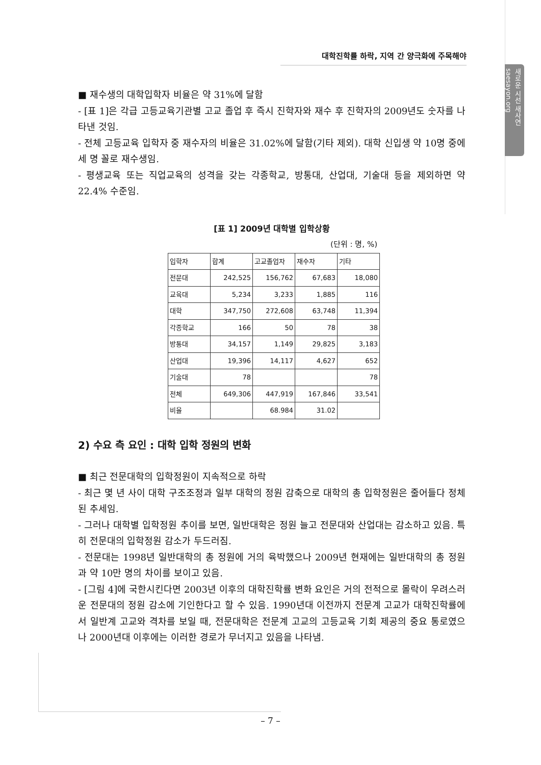대학진학률 하락, 지역 간 양극화에 주목해야
새로운 시선 새사연 saesayon.org
■ 재수생의 대학입학자 비율은 약 31%에 달함
- [표 1]은 각급 고등교육기관별 고교 졸업 후 즉시 진학자와 재수 후 진학자의 2009년도 숫자를 나타낸 것임.
- 전체 고등교육 입학자 중 재수자의 비율은 31.02%에 달함(기타 제외). 대학 신입생 약 10명 중에 세 명 꼴로 재수생임.
- 평생교육 또는 직업교육의 성격을 갖는 각종학교, 방통대, 산업대, 기술대 등을 제외하면 약 22.4% 수준임.
[표 1] 2009년 대학별 입학상황
(단위 : 명, %)
| 입학자 | 합계 | 고교졸업자 | 재수자 | 기타 |
| --- | --- | --- | --- | --- |
| 전문대 | 242,525 | 156,762 | 67,683 | 18,080 |
| 교육대 | 5,234 | 3,233 | 1,885 | 116 |
| 대학 | 347,750 | 272,608 | 63,748 | 11,394 |
| 각종학교 | 166 | 50 | 78 | 38 |
| 방통대 | 34,157 | 1,149 | 29,825 | 3,183 |
| 산업대 | 19,396 | 14,117 | 4,627 | 652 |
| 기술대 | 78 | | | 78 |
| 전체 | 649,306 | 447,919 | 167,846 | 33,541 |
| 비율 | | 68.984 | 31.02 | |
2) 수요 측 요인 : 대학 입학 정원의 변화
■ 최근 전문대학의 입학정원이 지속적으로 하락
- 최근 몇 년 사이 대학 구조조정과 일부 대학의 정원 감축으로 대학의 총 입학정원은 줄어들다 정체된 추세임.
- 그러나 대학별 입학정원 추이를 보면, 일반대학은 정원 늘고 전문대와 산업대는 감소하고 있음. 특히 전문대의 입학정원 감소가 두드러짐.
- 전문대는 1998년 일반대학의 총 정원에 거의 육박했으나 2009년 현재에는 일반대학의 총 정원과 약 10만 명의 차이를 보이고 있음.
- [그림 4]에 국한시킨다면 2003년 이후의 대학진학률 변화 요인은 거의 전적으로 몰락이 우려스러운 전문대의 정원 감소에 기인한다고 할 수 있음. 1990년대 이전까지 전문계 고교가 대학진학률에서 일반계 고교와 격차를 보일 때, 전문대학은 전문계 고교의 고등교육 기회 제공의 중요 통로였으나 2000년대 이후에는 이러한 경로가 무너지고 있음을 나타냄.
– 7 –